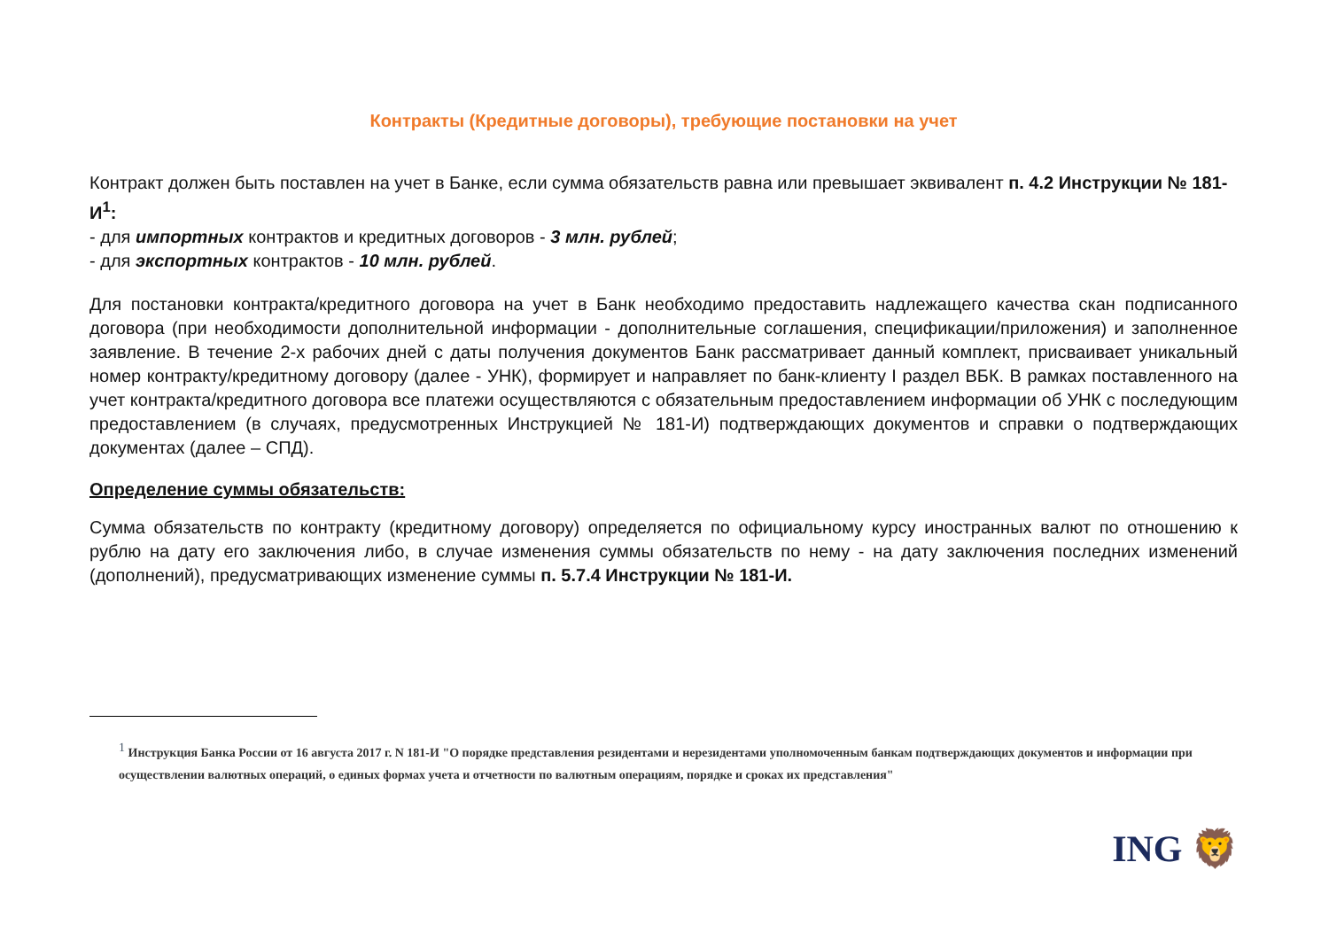Контракты (Кредитные договоры), требующие постановки на учет
Контракт должен быть поставлен на учет в Банке, если сумма обязательств равна или превышает эквивалент п. 4.2 Инструкции № 181-И<sup>1</sup>:
- для импортных контрактов и кредитных договоров - 3 млн. рублей;
- для экспортных контрактов - 10 млн. рублей.
Для постановки контракта/кредитного договора на учет в Банк необходимо предоставить надлежащего качества скан подписанного договора (при необходимости дополнительной информации - дополнительные соглашения, спецификации/приложения) и заполненное заявление. В течение 2-х рабочих дней с даты получения документов Банк рассматривает данный комплект, присваивает уникальный номер контракту/кредитному договору (далее - УНК), формирует и направляет по банк-клиенту I раздел ВБК. В рамках поставленного на учет контракта/кредитного договора все платежи осуществляются с обязательным предоставлением информации об УНК с последующим предоставлением (в случаях, предусмотренных Инструкцией № 181-И) подтверждающих документов и справки о подтверждающих документах (далее – СПД).
Определение суммы обязательств:
Сумма обязательств по контракту (кредитному договору) определяется по официальному курсу иностранных валют по отношению к рублю на дату его заключения либо, в случае изменения суммы обязательств по нему - на дату заключения последних изменений (дополнений), предусматривающих изменение суммы п. 5.7.4 Инструкции № 181-И.
<sup>1</sup> Инструкция Банка России от 16 августа 2017 г. N 181-И "О порядке представления резидентами и нерезидентами уполномоченным банкам подтверждающих документов и информации при осуществлении валютных операций, о единых формах учета и отчетности по валютным операциям, порядке и сроках их представления"
ING 🦁